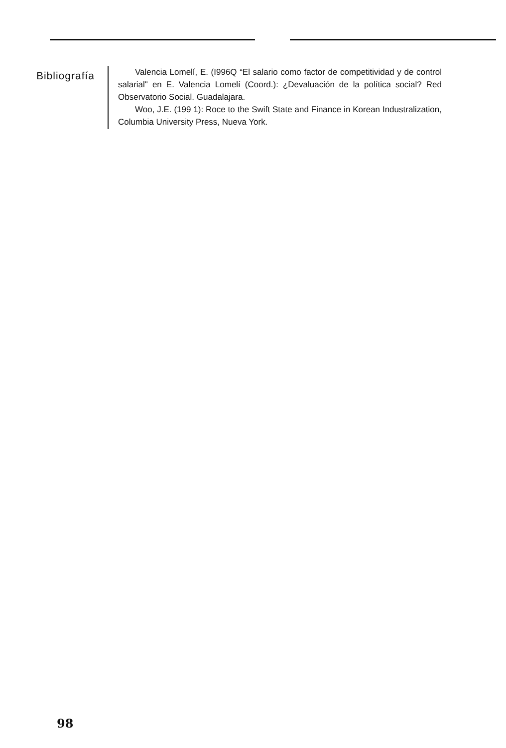Bibliografía
Valencia Lomelí, E. (I996Q “El salario como factor de competitividad y de control salarial" en E. Valencia Lomelí (Coord.): ¿Devaluación de la política social? Red Observatorio Social. Guadalajara.
Woo, J.E. (199 1): Roce to the Swift State and Finance in Korean Industralization, Columbia University Press, Nueva York.
98